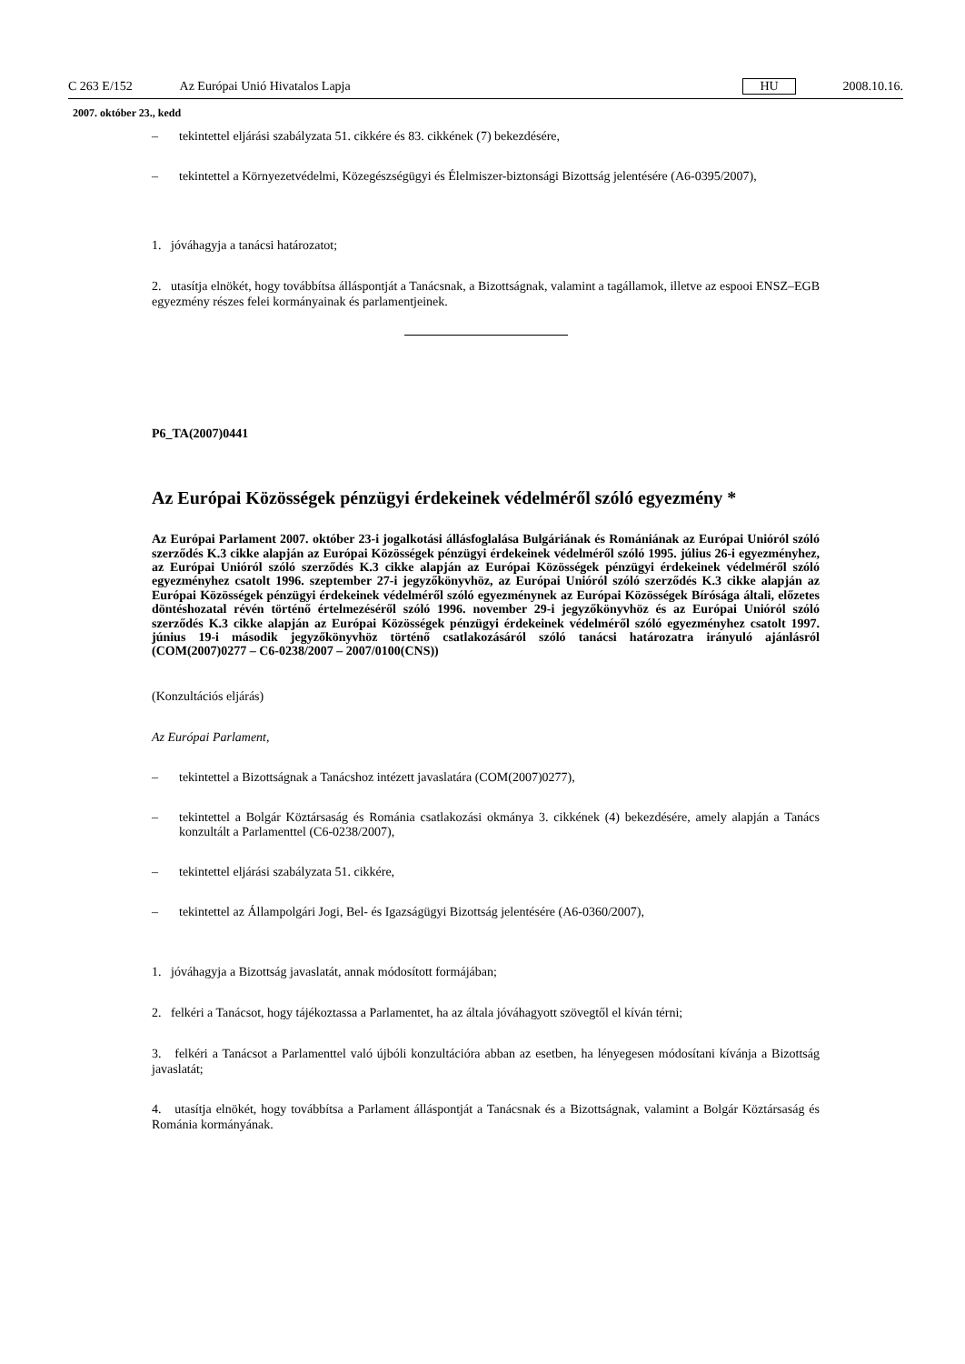C 263 E/152 Az Európai Unió Hivatalos Lapja HU 2008.10.16.
2007. október 23., kedd
– tekintettel eljárási szabályzata 51. cikkére és 83. cikkének (7) bekezdésére,
– tekintettel a Környezetvédelmi, Közegészségügyi és Élelmiszer-biztonsági Bizottság jelentésére (A6-0395/2007),
1. jóváhagyja a tanácsi határozatot;
2. utasítja elnökét, hogy továbbítsa álláspontját a Tanácsnak, a Bizottságnak, valamint a tagállamok, illetve az espooi ENSZ–EGB egyezmény részes felei kormányainak és parlamentjeinek.
P6_TA(2007)0441
Az Európai Közösségek pénzügyi érdekeinek védelméről szóló egyezmény *
Az Európai Parlament 2007. október 23-i jogalkotási állásfoglalása Bulgáriának és Romániának az Európai Unióról szóló szerződés K.3 cikke alapján az Európai Közösségek pénzügyi érdekeinek védelméről szóló 1995. július 26-i egyezményhez, az Európai Unióról szóló szerződés K.3 cikke alapján az Európai Közösségek pénzügyi érdekeinek védelméről szóló egyezményhez csatolt 1996. szeptember 27-i jegyzőkönyvhöz, az Európai Unióról szóló szerződés K.3 cikke alapján az Európai Közösségek pénzügyi érdekeinek védelméről szóló egyezménynek az Európai Közösségek Bírósága általi, előzetes döntéshozatal révén történő értelmezéséről szóló 1996. november 29-i jegyzőkönyvhöz és az Európai Unióról szóló szerződés K.3 cikke alapján az Európai Közösségek pénzügyi érdekeinek védelméről szóló egyezményhez csatolt 1997. június 19-i második jegyzőkönyvhöz történő csatlakozásáról szóló tanácsi határozatra irányuló ajánlásról (COM(2007)0277 – C6-0238/2007 – 2007/0100(CNS))
(Konzultációs eljárás)
Az Európai Parlament,
– tekintettel a Bizottságnak a Tanácshoz intézett javaslatára (COM(2007)0277),
– tekintettel a Bolgár Köztársaság és Románia csatlakozási okmánya 3. cikkének (4) bekezdésére, amely alapján a Tanács konzultált a Parlamenttel (C6-0238/2007),
– tekintettel eljárási szabályzata 51. cikkére,
– tekintettel az Állampolgári Jogi, Bel- és Igazságügyi Bizottság jelentésére (A6-0360/2007),
1. jóváhagyja a Bizottság javaslatát, annak módosított formájában;
2. felkéri a Tanácsot, hogy tájékoztassa a Parlamentet, ha az általa jóváhagyott szövegtől el kíván térni;
3. felkéri a Tanácsot a Parlamenttel való újbóli konzultációra abban az esetben, ha lényegesen módosítani kívánja a Bizottság javaslatát;
4. utasítja elnökét, hogy továbbítsa a Parlament álláspontját a Tanácsnak és a Bizottságnak, valamint a Bolgár Köztársaság és Románia kormányának.